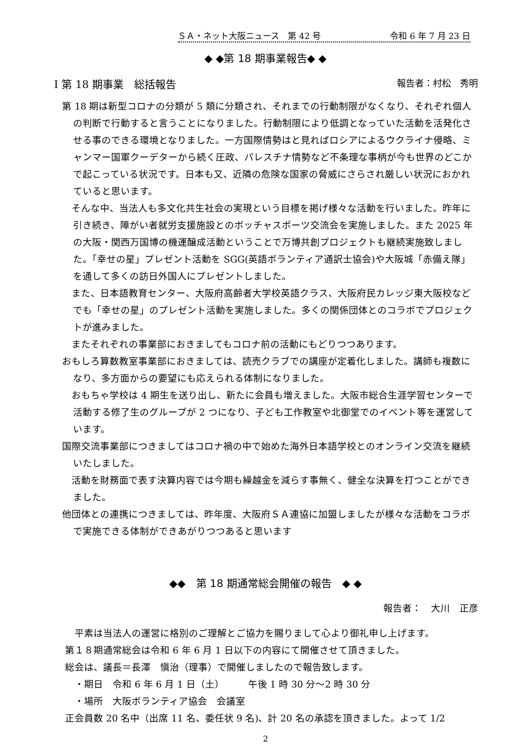ＳＡ・ネット大阪ニュース　第 42 号 令和 6 年 7 月 23 日
◆ ◆第 18 期事業報告◆ ◆
Ⅰ 第 18 期事業　総括報告 報告者：村松　秀明
第 18 期は新型コロナの分類が 5 類に分類され、それまでの行動制限がなくなり、それぞれ個人の判断で行動すると言うことになりました。行動制限により低調となっていた活動を活発化させる事のできる環境となりました。一方国際情勢はと見ればロシアによるウクライナ侵略、ミャンマー国軍クーデターから続く圧政、パレスチナ情勢など不条理な事柄が今も世界のどこかで起こっている状況です。日本も又、近隣の危険な国家の脅威にさらされ厳しい状況におかれていると思います。
　そんな中、当法人も多文化共生社会の実現という目標を掲げ様々な活動を行いました。昨年に引き続き、障がい者就労支援施設とのボッチャスポーツ交流会を実施しました。また 2025 年の大阪・関西万国博の機運醸成活動ということで万博共創プロジェクトも継続実施致しました。「幸せの星」プレゼント活動を SGG(英語ボランティア通訳士協会)や大阪城「赤備え隊」を通して多くの訪日外国人にプレゼントしました。
　また、日本語教育センター、大阪府高齢者大学校英語クラス、大阪府民カレッジ東大阪校などでも「幸せの星」のプレゼント活動を実施しました。多くの関係団体とのコラボでプロジェクトが進みました。
　またそれぞれの事業部におきましてもコロナ前の活動にもどりつつあります。
おもしろ算数教室事業部におきましては、読売クラブでの講座が定着化しました。講師も複数になり、多方面からの要望にも応えられる体制になりました。
　おもちゃ学校は 4 期生を送り出し、新たに会員も増えました。大阪市総合生涯学習センターで活動する修了生のグループが 2 つになり、子ども工作教室や北御堂でのイベント等を運営しています。
国際交流事業部につきましてはコロナ禍の中で始めた海外日本語学校とのオンライン交流を継続いたしました。
　活動を財務面で表す決算内容では今期も繰越金を減らす事無く、健全な決算を打つことができました。
他団体との連携につきましては、昨年度、大阪府ＳＡ連協に加盟しましたが様々な活動をコラボで実施できる体制ができあがりつつあると思います
◆◆　第 18 期通常総会開催の報告　◆ ◆
報告者：　大川　正彦
　平素は当法人の運営に格別のご理解とご協力を賜りまして心より御礼申し上げます。
第１８期通常総会は令和 6 年 6 月 1 日以下の内容にて開催させて頂きました。
総会は、議長＝長澤　愼治（理事）で開催しましたので報告致します。
　・期日　令和 6 年 6 月 1 日（土）　　　午後 1 時 30 分〜2 時 30 分
　・場所　大阪ボランティア協会　会議室
正会員数 20 名中（出席 11 名、委任状 9 名)、計 20 名の承認を頂きました。よって 1/2
2